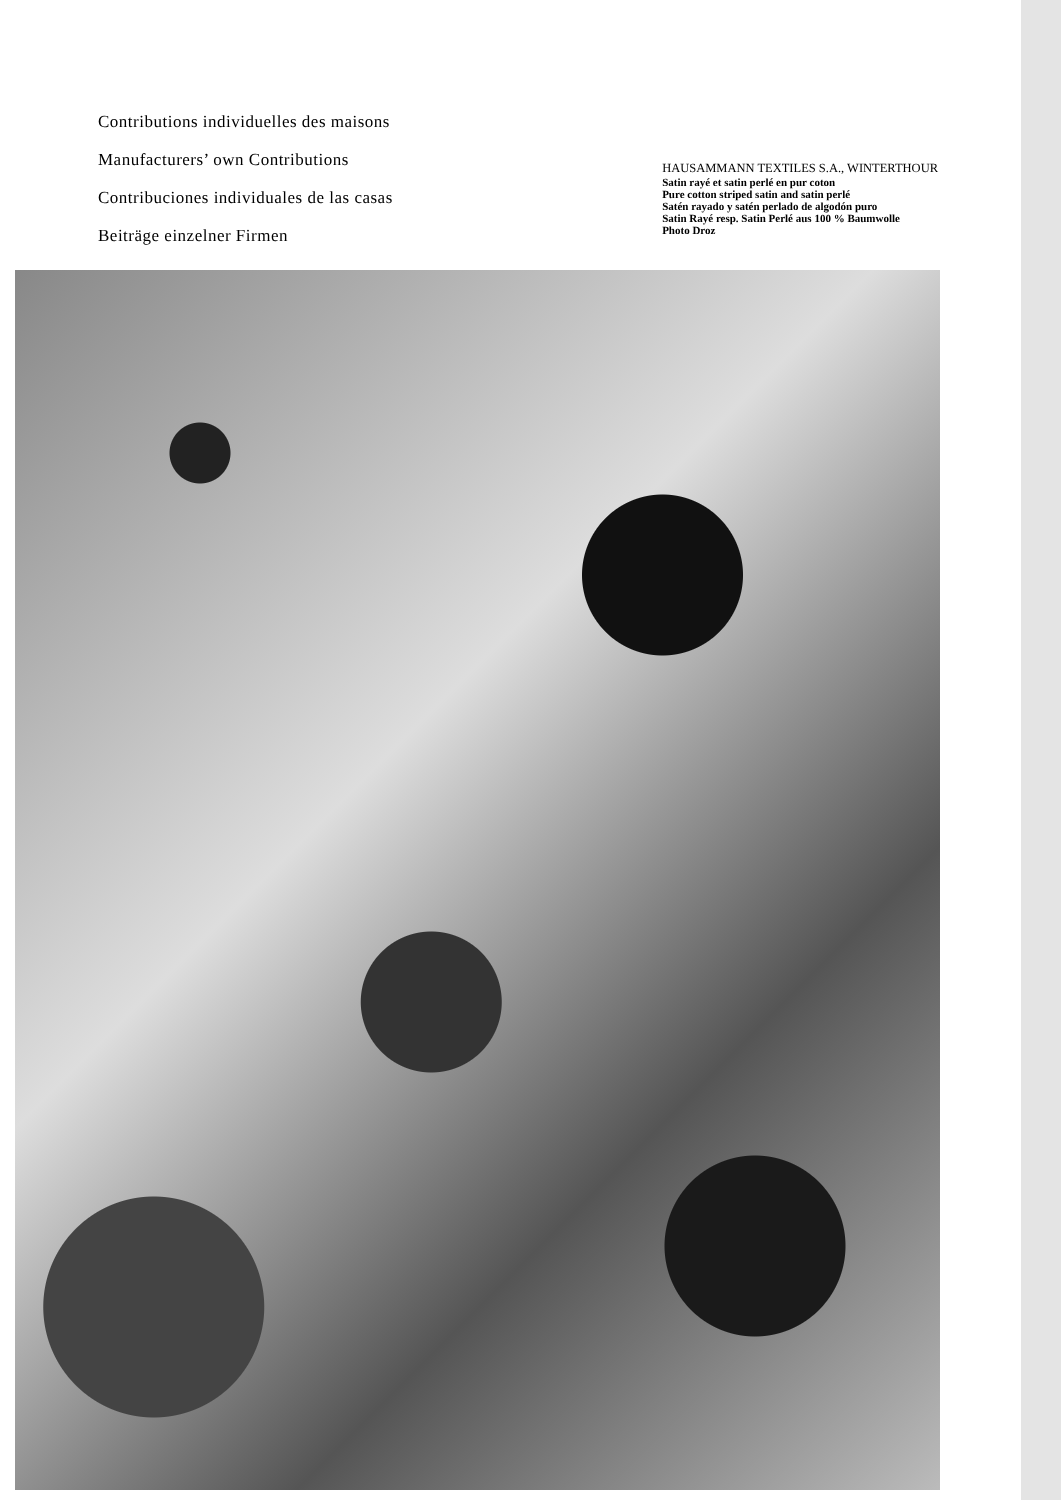Contributions individuelles des maisons
Manufacturers’ own Contributions
Contribuciones individuales de las casas
Beiträge einzelner Firmen
HAUSAMMANN TEXTILES S.A., WINTERTHOUR
Satin rayé et satin perlé en pur coton
Pure cotton striped satin and satin perlé
Satén rayado y satén perlado de algodón puro
Satin Rayé resp. Satin Perlé aus 100 % Baumwolle
Photo Droz